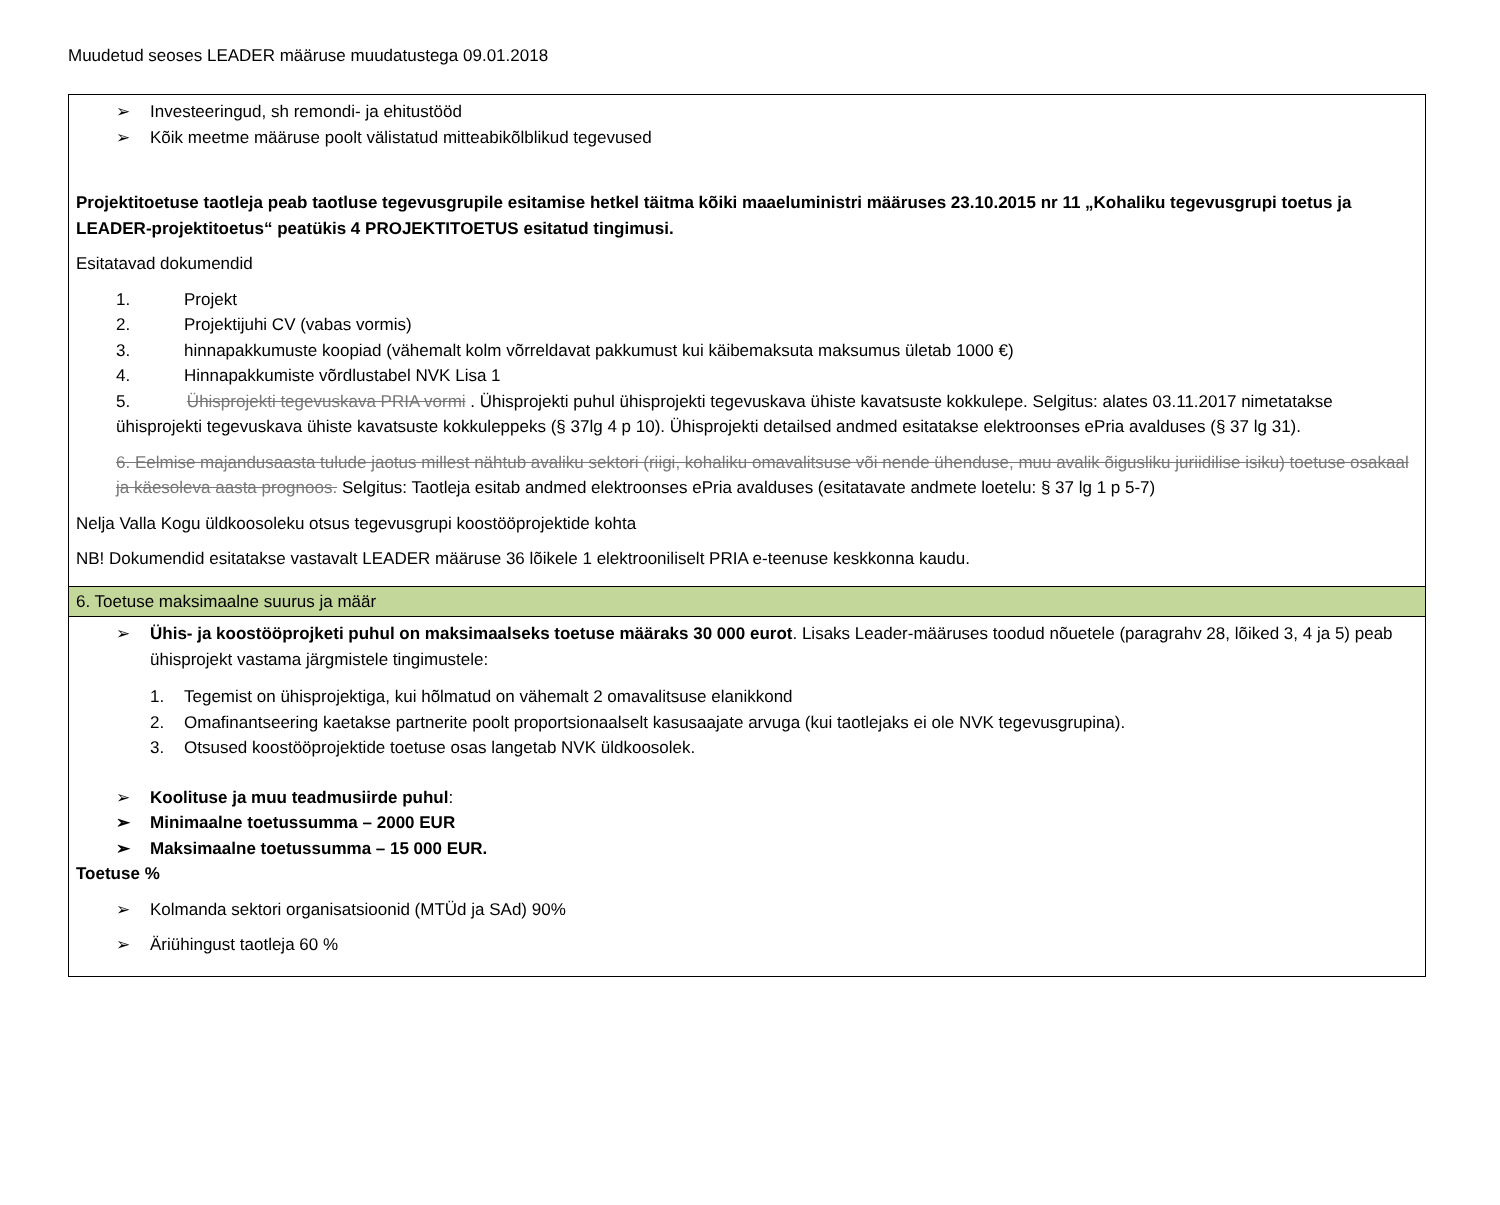Muudetud seoses LEADER määruse muudatustega 09.01.2018
| ➢ Investeeringud, sh remondi- ja ehitustööd ➢ Kõik meetme määruse poolt välistatud mitteabikõlblikud tegevused Projektitoetuse taotleja peab taotluse tegevusgrupile esitamise hetkel täitma kõiki maaeluministri määruses 23.10.2015 nr 11 „Kohaliku tegevusgrupi toetus ja LEADER-projektitoetus“ peatükis 4 PROJEKTITOETUS esitatud tingimusi. Esitatavad dokumendid 1. Projekt 2. Projektijuhi CV (vabas vormis) 3. hinnapakkumuste koopiad (vähemalt kolm võrreldavat pakkumust kui käibemaksuta maksumus ületab 1000 €) 4. Hinnapakkumiste võrdlustabel NVK Lisa 1 5. Ühisprojekti tegevuskava PRIA vormi . Ühisprojekti puhul ühisprojekti tegevuskava ühiste kavatsuste kokkulepe. Selgitus: alates 03.11.2017 nimetatakse ühisprojekti tegevuskava ühiste kavatsuste kokkuleppeks (§ 37lg 4 p 10). Ühisprojekti detailsed andmed esitatakse elektroonses ePria avalduses (§ 37 lg 31). 6. Eelmise majandusaasta tulude jaotus millest nähtub avaliku sektori (riigi, kohaliku omavalitsuse või nende ühenduse, muu avalik õigusliku juriidilise isiku) toetuse osakaal ja käesoleva aasta prognoos. Selgitus: Taotleja esitab andmed elektroonses ePria avalduses (esitatavate andmete loetelu: § 37 lg 1 p 5-7) Nelja Valla Kogu üldkoosoleku otsus tegevusgrupi koostööprojektide kohta NB! Dokumendid esitatakse vastavalt LEADER määruse 36 lõikele 1 elektrooniliselt PRIA e-teenuse keskkonna kaudu. |
| 6. Toetuse maksimaalne suurus ja määr |
| ➢ Ühis- ja koostööprojketi puhul on maksimaalseks toetuse määraks 30 000 eurot . Lisaks Leader-määruses toodud nõuetele (paragrahv 28, lõiked 3, 4 ja 5) peab ühisprojekt vastama järgmistele tingimustele: 1. Tegemist on ühisprojektiga, kui hõlmatud on vähemalt 2 omavalitsuse elanikkond 2. Omafinantseering kaetakse partnerite poolt proportsionaalselt kasusaajate arvuga (kui taotlejaks ei ole NVK tegevusgrupina). 3. Otsused koostööprojektide toetuse osas langetab NVK üldkoosolek. ➢ Koolituse ja muu teadmusiirde puhul : ➢ Minimaalne toetussumma – 2000 EUR ➢ Maksimaalne toetussumma – 15 000 EUR. Toetuse % ➢ Kolmanda sektori organisatsioonid (MTÜd ja SAd) 90% ➢ Äriühingust taotleja 60 % |